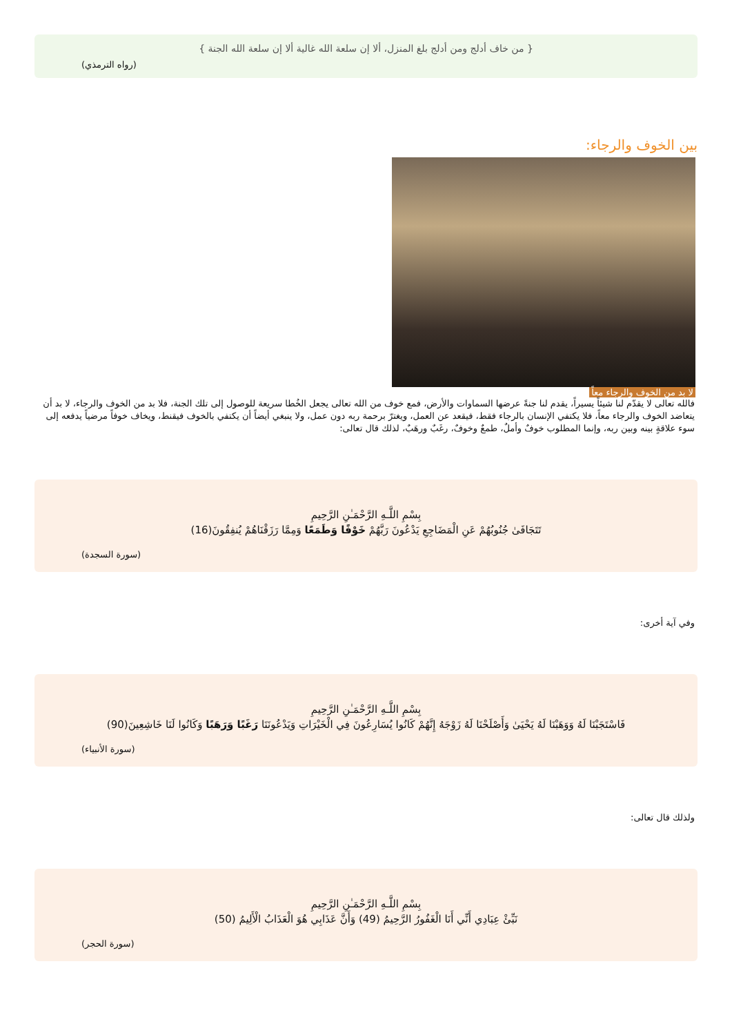{ من خاف أدلج ومن أدلج بلغ المنزل، ألا إن سلعة الله غالية ألا إن سلعة الله الجنة }
(رواه الترمذي)
بين الخوف والرجاء:
لا بد من الخوف والرجاء معاً
فالله تعالى لا يقدّم لنا شيئاً يسيراً، يقدم لنا جنةً عرضها السماوات والأرض، فمع خوف من الله تعالى يجعل الخُطا سريعة للوصول إلى تلك الجنة، فلا بد من الخوف والرجاء، لا بد أن يتعاضد الخوف والرجاء معاً، فلا يكتفي الإنسان بالرجاء فقط، فيقعد عن العمل، ويغترّ برحمة ربه دون عمل، ولا ينبغي أيضاً أن يكتفي بالخوف فيقنط، ويخاف خوفاً مرضياً يدفعه إلى سوء علاقةٍ بينه وبين ربه، وإنما المطلوب خوفٌ وأملٌ، طمعٌ وخوفٌ، رغَبٌ ورهَبٌ، لذلك قال تعالى:
بِسْمِ اللَّـهِ الرَّحْمَـٰنِ الرَّحِيمِ
تَتَجَافَىٰ جُنُوبُهُمْ عَنِ الْمَضَاجِعِ يَدْعُونَ رَبَّهُمْ خَوْفًا وَطَمَعًا وَمِمَّا رَزَقْنَاهُمْ يُنفِقُونَ(16)
(سورة السجدة)
وفي آية أخرى:
بِسْمِ اللَّـهِ الرَّحْمَـٰنِ الرَّحِيمِ
فَاسْتَجَبْنَا لَهُ وَوَهَبْنَا لَهُ يَحْيَىٰ وَأَصْلَحْنَا لَهُ زَوْجَهُ إِنَّهُمْ كَانُوا يُسَارِعُونَ فِي الْخَيْرَاتِ وَيَدْعُونَنَا رَغَبًا وَرَهَبًا وَكَانُوا لَنَا خَاشِعِينَ(90)
(سورة الأنبياء)
ولذلك قال تعالى:
بِسْمِ اللَّـهِ الرَّحْمَـٰنِ الرَّحِيمِ
نَبِّئْ عِبَادِي أَنِّي أَنَا الْغَفُورُ الرَّحِيمُ (49) وَأَنَّ عَذَابِي هُوَ الْعَذَابُ الْأَلِيمُ (50)
(سورة الحجر)